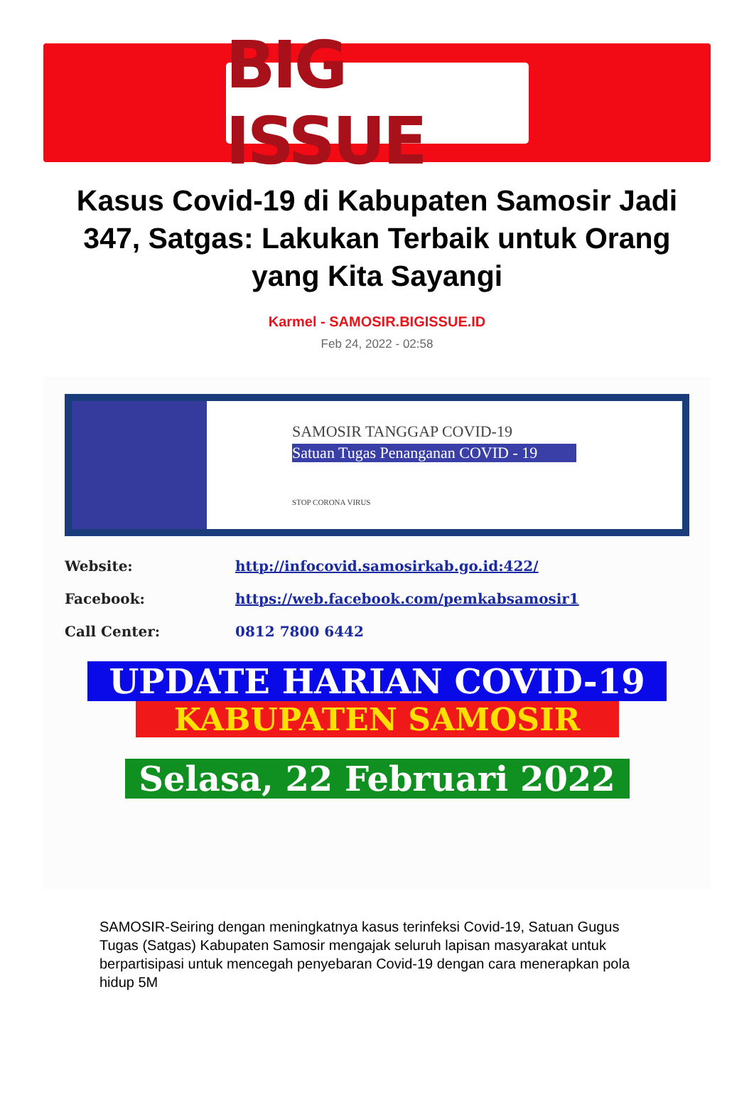BIG ISSUE
Kasus Covid-19 di Kabupaten Samosir Jadi 347, Satgas: Lakukan Terbaik untuk Orang yang Kita Sayangi
Karmel - SAMOSIR.BIGISSUE.ID
Feb 24, 2022 - 02:58
SAMOSIR TANGGAP COVID-19
Satuan Tugas Penanganan COVID - 19
STOP CORONA VIRUS
Website: http://infocovid.samosirkab.go.id:422/
Facebook: https://web.facebook.com/pemkabsamosir1
Call Center: 0812 7800 6442
UPDATE HARIAN COVID-19
KABUPATEN SAMOSIR
Selasa, 22 Februari 2022
SAMOSIR-Seiring dengan meningkatnya kasus terinfeksi Covid-19, Satuan Gugus Tugas (Satgas) Kabupaten Samosir mengajak seluruh lapisan masyarakat untuk berpartisipasi untuk mencegah penyebaran Covid-19 dengan cara menerapkan pola hidup 5M